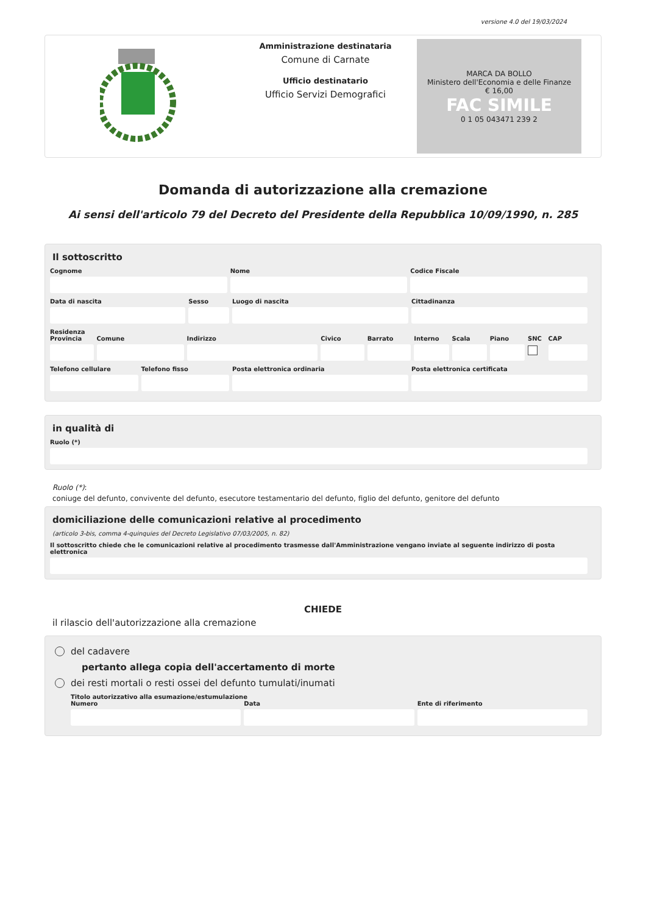versione 4.0 del 19/03/2024
Amministrazione destinataria
Comune di Carnate
Ufficio destinatario
Ufficio Servizi Demografici
MARCA DA BOLLO
Ministero dell'Economia e delle Finanze
€ 16,00
FAC SIMILE
0 1 05 043471 239 2
Domanda di autorizzazione alla cremazione
Ai sensi dell'articolo 79 del Decreto del Presidente della Repubblica 10/09/1990, n. 285
Il sottoscritto
Cognome Nome Codice Fiscale
Data di nascita Sesso Luogo di nascita Cittadinanza
Residenza
Provincia Comune Indirizzo Civico Barrato Interno Scala Piano SNC CAP
Telefono cellulare Telefono fisso Posta elettronica ordinaria Posta elettronica certificata
in qualità di
Ruolo (*)
Ruolo (*):
coniuge del defunto, convivente del defunto, esecutore testamentario del defunto, figlio del defunto, genitore del defunto
domiciliazione delle comunicazioni relative al procedimento
(articolo 3-bis, comma 4-quinquies del Decreto Legislativo 07/03/2005, n. 82)
Il sottoscritto chiede che le comunicazioni relative al procedimento trasmesse dall'Amministrazione vengano inviate al seguente indirizzo di posta elettronica
CHIEDE
il rilascio dell'autorizzazione alla cremazione
del cadavere
pertanto allega copia dell'accertamento di morte
dei resti mortali o resti ossei del defunto tumulati/inumati
Titolo autorizzativo alla esumazione/estumulazione
Numero Data Ente di riferimento